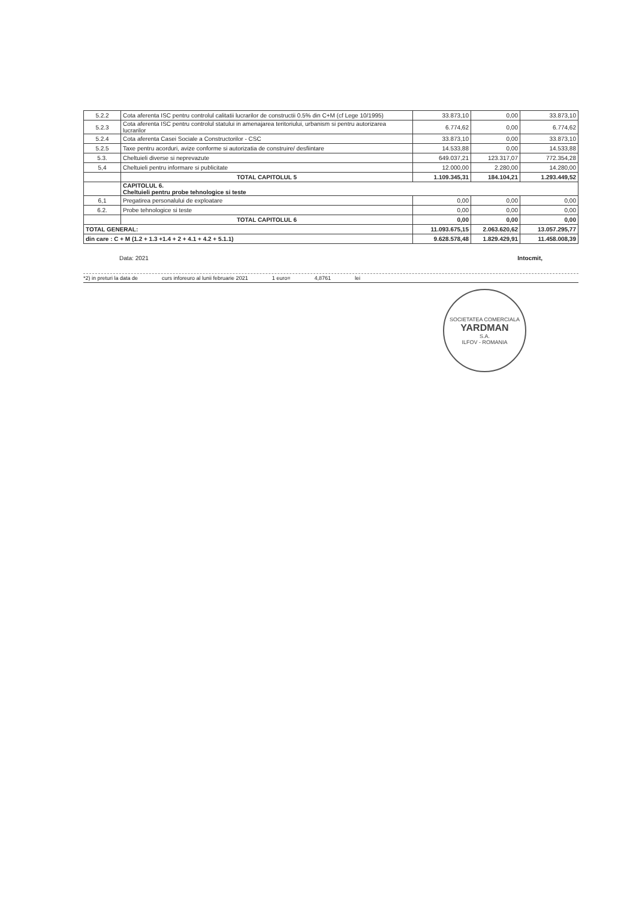| 5.2.2 | Cota aferenta ISC pentru controlul calitatii lucrarilor de constructii 0.5% din C+M (cf Lege 10/1995) | 33.873,10 | 0,00 | 33.873,10 |
| 5.2.3 | Cota aferenta ISC pentru controlul statului in amenajarea teritoriului, urbanism si pentru autorizarea lucrarilor | 6.774,62 | 0,00 | 6.774,62 |
| 5.2.4 | Cota aferenta Casei Sociale a Constructorilor - CSC | 33.873,10 | 0,00 | 33.873,10 |
| 5.2.5 | Taxe pentru acorduri, avize conforme si autorizatia de construire/ desfiintare | 14.533,88 | 0,00 | 14.533,88 |
| 5.3. | Cheltuieli diverse si neprevazute | 649.037,21 | 123.317,07 | 772.354,28 |
| 5,4 | Cheltuieli pentru informare si publicitate | 12.000,00 | 2.280,00 | 14.280,00 |
| | TOTAL CAPITOLUL 5 | 1.109.345,31 | 184.104,21 | 1.293.449,52 |
| | CAPITOLUL 6. Cheltuieli pentru probe tehnologice si teste | | | |
| 6,1 | Pregatirea personalului de exploatare | 0,00 | 0,00 | 0,00 |
| 6.2. | Probe tehnologice si teste | 0,00 | 0,00 | 0,00 |
| | TOTAL CAPITOLUL 6 | 0,00 | 0,00 | 0,00 |
| TOTAL GENERAL: | | 11.093.675,15 | 2.063.620,62 | 13.057.295,77 |
| din care : C + M (1.2 + 1.3 +1.4 + 2 + 4.1 + 4.2 + 5.1.1) | | 9.628.578,48 | 1.829.429,91 | 11.458.008,39 |
Data: 2021 Intocmit,
*2) in preturi la data de curs inforeuro al lunii februarie 2021 1 euro= 4,8761 lei
SOCIETATEA COMERCIALA
YARDMAN
S.A.
ILFOV - ROMANIA